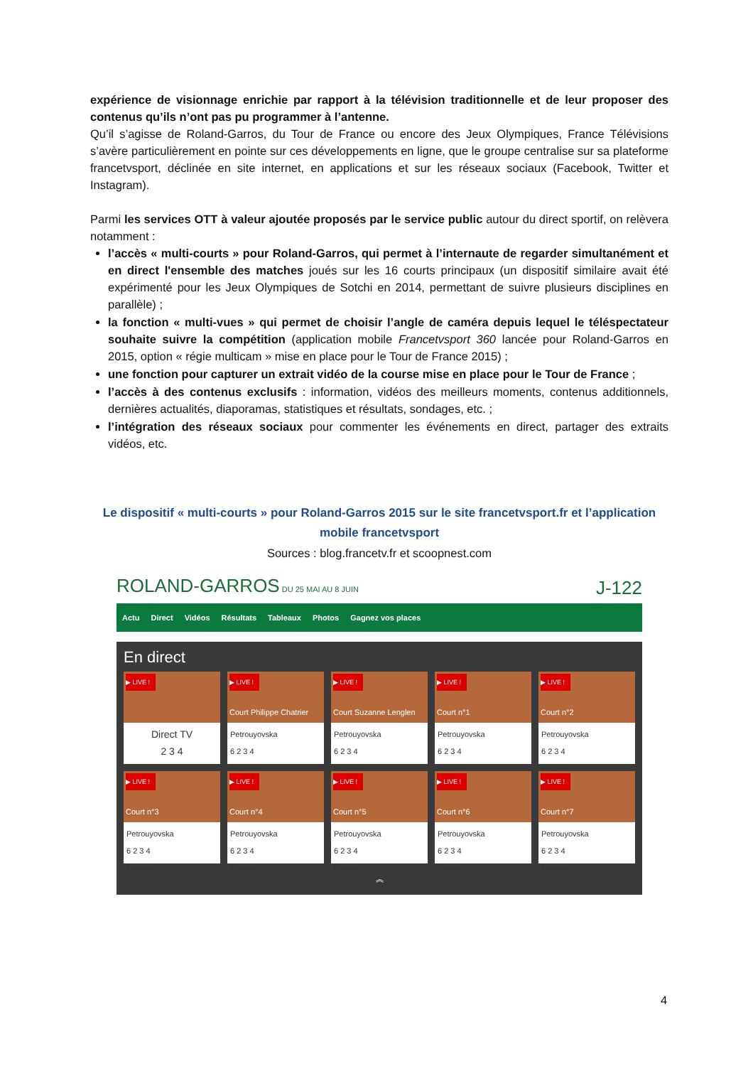expérience de visionnage enrichie par rapport à la télévision traditionnelle et de leur proposer des contenus qu’ils n’ont pas pu programmer à l’antenne.
Qu’il s’agisse de Roland-Garros, du Tour de France ou encore des Jeux Olympiques, France Télévisions s’avère particulièrement en pointe sur ces développements en ligne, que le groupe centralise sur sa plateforme francetvsport, déclinée en site internet, en applications et sur les réseaux sociaux (Facebook, Twitter et Instagram).
Parmi les services OTT à valeur ajoutée proposés par le service public autour du direct sportif, on relèvera notamment :
l’accès « multi-courts » pour Roland-Garros, qui permet à l’internaute de regarder simultanément et en direct l'ensemble des matches joués sur les 16 courts principaux (un dispositif similaire avait été expérimenté pour les Jeux Olympiques de Sotchi en 2014, permettant de suivre plusieurs disciplines en parallèle) ;
la fonction « multi-vues » qui permet de choisir l’angle de caméra depuis lequel le téléspectateur souhaite suivre la compétition (application mobile Francetvsport 360 lancée pour Roland-Garros en 2015, option « régie multicam » mise en place pour le Tour de France 2015) ;
une fonction pour capturer un extrait vidéo de la course mise en place pour le Tour de France ;
l’accès à des contenus exclusifs : information, vidéos des meilleurs moments, contenus additionnels, dernières actualités, diaporamas, statistiques et résultats, sondages, etc. ;
l’intégration des réseaux sociaux pour commenter les événements en direct, partager des extraits vidéos, etc.
Le dispositif « multi-courts » pour Roland-Garros 2015 sur le site francetvsport.fr et l’application mobile francetvsport
Sources : blog.francetv.fr et scoopnest.com
ROLAND-GARROS DU 25 MAI AU 8 JUIN J-122
Actu Direct Vidéos Résultats Tableaux Photos Gagnez vos places
En direct
▶ LIVE !
Direct TV
2 3 4
▶ LIVE !
Court Philippe Chatrier
Petrouyovska
6 2 3 4
Federer
▶ LIVE !
Court Suzanne Lenglen
Petrouyovska
6 2 3 4
Federer
▶ LIVE !
Court n°1
Petrouyovska
6 2 3 4
Federer
▶ LIVE !
Court n°2
Petrouyovska
6 2 3 4
Federer
▶ LIVE !
Court n°3
Petrouyovska
6 2 3 4
Federer
▶ LIVE !
Court n°4
Petrouyovska
6 2 3 4
Federer
▶ LIVE !
Court n°5
Petrouyovska
6 2 3 4
Federer
▶ LIVE !
Court n°6
Petrouyovska
6 2 3 4
Federer
▶ LIVE !
Court n°7
Petrouyovska
6 2 3 4
Federer
︽
4